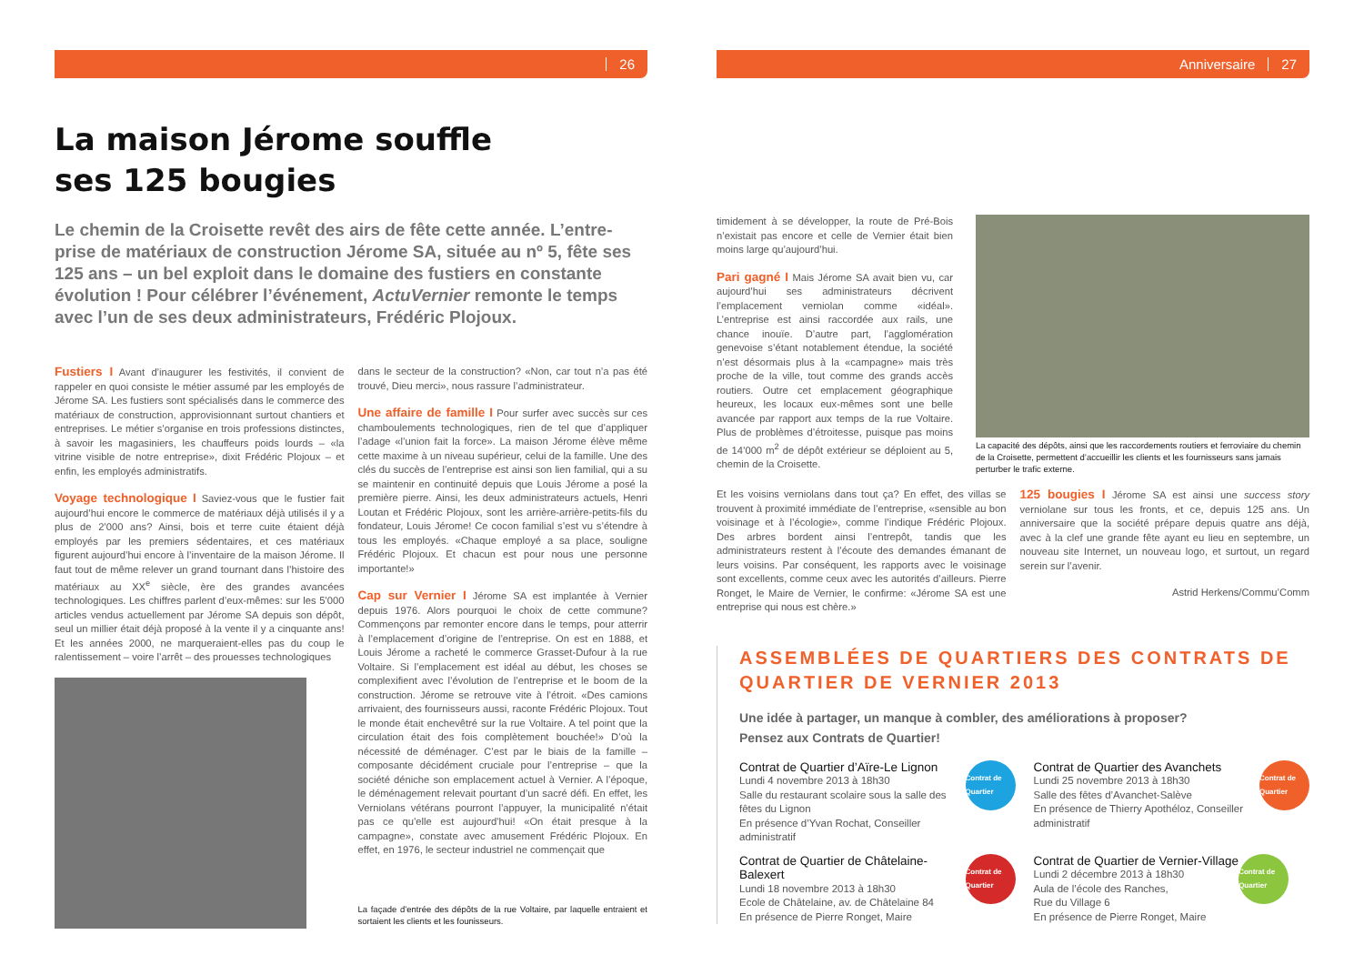26
La maison Jérome souffle
ses 125 bougies
Le chemin de la Croisette revêt des airs de fête cette année. L’entre­prise de matériaux de construction Jérome SA, située au nº 5, fête ses 125 ans – un bel exploit dans le domaine des fustiers en constante évolution ! Pour célébrer l’événement, ActuVernier remonte le temps avec l’un de ses deux administrateurs, Frédéric Plojoux.
Fustiers I Avant d’inaugurer les festivités, il convient de rappeler en quoi consiste le métier assumé par les employés de Jérome SA. Les fustiers sont spécialisés dans le commerce des matériaux de construction, approvisionnant surtout chantiers et entreprises. Le métier s’organise en trois professions distinctes, à savoir les magasiniers, les chauffeurs poids lourds – «la vitrine visible de notre entreprise», dixit Frédéric Plojoux – et enfin, les employés administratifs.
Voyage technologique I Saviez-vous que le fustier fait aujourd’hui encore le commerce de matériaux déjà utilisés il y a plus de 2’000 ans? Ainsi, bois et terre cuite étaient déjà employés par les premiers sédentaires, et ces matériaux figurent aujourd’hui encore à l’inventaire de la maison Jérome. Il faut tout de même relever un grand tournant dans l’histoire des matériaux au XX<sup>e</sup> siècle, ère des grandes avancées technologiques. Les chiffres parlent d’eux-mêmes: sur les 5’000 articles vendus actuellement par Jérome SA depuis son dépôt, seul un millier était déjà proposé à la vente il y a cinquante ans! Et les années 2000, ne marqueraient-elles pas du coup le ralentissement – voire l’arrêt – des prouesses technologiques
dans le secteur de la construction? «Non, car tout n’a pas été trouvé, Dieu merci», nous rassure l’administrateur.
Une affaire de famille I Pour surfer avec succès sur ces chamboulements technologiques, rien de tel que d’appliquer l’adage «l’union fait la force». La maison Jérome élève même cette maxime à un niveau supérieur, celui de la famille. Une des clés du succès de l’entreprise est ainsi son lien familial, qui a su se maintenir en continuité depuis que Louis Jérome a posé la première pierre. Ainsi, les deux administrateurs actuels, Henri Loutan et Frédéric Plojoux, sont les arrière-arrière-petits-fils du fondateur, Louis Jérome! Ce cocon familial s’est vu s’étendre à tous les employés. «Chaque employé a sa place, souligne Frédéric Plojoux. Et chacun est pour nous une personne importante!»
Cap sur Vernier I Jérome SA est implantée à Vernier depuis 1976. Alors pourquoi le choix de cette commune? Commençons par remonter encore dans le temps, pour atterrir à l’emplacement d’origine de l’entreprise. On est en 1888, et Louis Jérome a racheté le commerce Grasset-Dufour à la rue Voltaire. Si l’emplacement est idéal au début, les choses se complexifient avec l’évolution de l’entreprise et le boom de la construction. Jérome se retrouve vite à l’étroit. «Des camions arrivaient, des fournisseurs aussi, raconte Frédéric Plojoux. Tout le monde était enchevêtré sur la rue Voltaire. A tel point que la circulation était des fois complètement bouchée!» D’où la nécessité de déménager. C’est par le biais de la famille – composante décidément cruciale pour l’entreprise – que la société déniche son emplacement actuel à Vernier. A l’époque, le déménagement relevait pourtant d’un sacré défi. En effet, les Verniolans vétérans pourront l’appuyer, la municipalité n’était pas ce qu’elle est aujourd’hui! «On était presque à la campagne», constate avec amusement Frédéric Plojoux. En effet, en 1976, le secteur industriel ne commençait que
La façade d’entrée des dépôts de la rue Voltaire, par laquelle entraient et sortaient les clients et les founisseurs.
Anniversaire 27
timidement à se développer, la route de Pré-Bois n’existait pas encore et celle de Vernier était bien moins large qu’aujourd’hui.
Pari gagné I Mais Jérome SA avait bien vu, car aujourd’hui ses administrateurs décrivent l’emplacement verniolan comme «idéal». L’entreprise est ainsi raccordée aux rails, une chance inouïe. D’autre part, l’agglomération genevoise s’étant notablement étendue, la société n’est désormais plus à la «campagne» mais très proche de la ville, tout comme des grands accès routiers. Outre cet emplacement géographique heureux, les locaux eux-mêmes sont une belle avancée par rapport aux temps de la rue Voltaire. Plus de problèmes d’étroitesse, puisque pas moins de 14’000 m<sup>2</sup> de dépôt extérieur se déploient au 5, chemin de la Croisette.
La capacité des dépôts, ainsi que les raccordements routiers et ferroviaire du chemin de la Croisette, permettent d’accueillir les clients et les fournisseurs sans jamais perturber le trafic externe.
Et les voisins verniolans dans tout ça? En effet, des villas se trouvent à proximité immédiate de l’entreprise, «sensible au bon voisinage et à l’écologie», comme l’indique Frédéric Plojoux. Des arbres bordent ainsi l’entrepôt, tandis que les administrateurs restent à l’écoute des demandes émanant de leurs voisins. Par conséquent, les rapports avec le voisinage sont excellents, comme ceux avec les autorités d’ailleurs. Pierre Ronget, le Maire de Vernier, le confirme: «Jérome SA est une entreprise qui nous est chère.»
125 bougies I Jérome SA est ainsi une success story verniolane sur tous les fronts, et ce, depuis 125 ans. Un anniversaire que la société prépare depuis quatre ans déjà, avec à la clef une grande fête ayant eu lieu en septembre, un nouveau site Internet, un nouveau logo, et surtout, un regard serein sur l’avenir.
Astrid Herkens/Commu’Comm
ASSEMBLÉES DE QUARTIERS DES CONTRATS DE QUARTIER DE VERNIER 2013
Une idée à partager, un manque à combler, des améliorations à proposer?
Pensez aux Contrats de Quartier!
Contrat de Quartier d’Aïre-Le Lignon
Lundi 4 novembre 2013 à 18h30
Salle du restaurant scolaire sous la salle des fêtes du Lignon
En présence d’Yvan Rochat, Conseiller administratif
Contrat de Quartier
Contrat de Quartier des Avanchets
Lundi 25 novembre 2013 à 18h30
Salle des fêtes d’Avanchet-Salève
En présence de Thierry Apothéloz, Conseiller administratif
Contrat de Quartier
Contrat de Quartier de Châtelaine-Balexert
Lundi 18 novembre 2013 à 18h30
Ecole de Châtelaine, av. de Châtelaine 84
En présence de Pierre Ronget, Maire
Contrat de Quartier
Contrat de Quartier de Vernier-Village
Lundi 2 décembre 2013 à 18h30
Aula de l’école des Ranches,
Rue du Village 6
En présence de Pierre Ronget, Maire
Contrat de Quartier